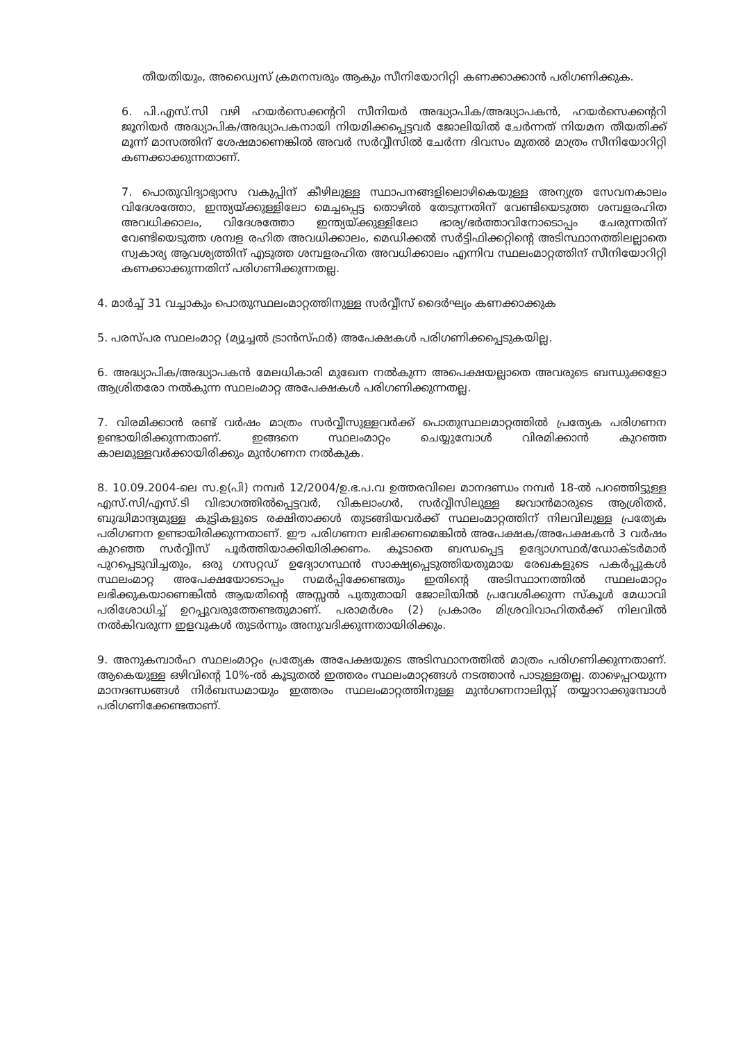തീയതിയും, അഡ്വൈസ് ക്രമനമ്പരും ആകും സീനിയോറിറ്റി കണക്കാക്കാൻ പരിഗണിക്കുക.
6. പി.എസ്.സി വഴി ഹയർസെക്കന്ററി സീനിയർ അദ്ധ്യാപിക/അദ്ധ്യാപകൻ, ഹയർസെക്കന്ററി ജൂനിയർ അദ്ധ്യാപിക/അദ്ധ്യാപകനായി നിയമിക്കപ്പെട്ടവർ ജോലിയിൽ ചേർന്നത് നിയമന തീയതിക്ക് മൂന്ന് മാസത്തിന് ശേഷമാണെങ്കിൽ അവർ സർവ്വീസിൽ ചേർന്ന ദിവസം മുതൽ മാത്രം സീനിയോറിറ്റി കണക്കാക്കുന്നതാണ്.
7. പൊതുവിദ്യാഭ്യാസ വകുപ്പിന് കീഴിലുള്ള സ്ഥാപനങ്ങളിലൊഴികെയുള്ള അന്യത്ര സേവനകാലം വിദേശത്തോ, ഇന്ത്യയ്ക്കുള്ളിലോ മെച്ചപ്പെട്ട തൊഴിൽ തേടുന്നതിന് വേണ്ടിയെടുത്ത ശമ്പളരഹിത അവധിക്കാലം, വിദേശത്തോ ഇന്ത്യയ്ക്കുള്ളിലോ ഭാര്യ/ഭർത്താവിനോടൊപ്പം ചേരുന്നതിന് വേണ്ടിയെടുത്ത ശമ്പള രഹിത അവധിക്കാലം, മെഡിക്കൽ സർട്ടിഫിക്കറ്റിന്റെ അടിസ്ഥാനത്തിലല്ലാതെ സ്വകാര്യ ആവശ്യത്തിന് എടുത്ത ശമ്പളരഹിത അവധിക്കാലം എന്നിവ സ്ഥലംമാറ്റത്തിന് സീനിയോറിറ്റി കണക്കാക്കുന്നതിന് പരിഗണിക്കുന്നതല്ല.
4. മാർച്ച് 31 വച്ചാകും പൊതുസ്ഥലംമാറ്റത്തിനുള്ള സർവ്വീസ് ദൈർഘ്യം കണക്കാക്കുക
5. പരസ്പര സ്ഥലംമാറ്റ (മ്യൂച്ചൽ ട്രാൻസ്ഫർ) അപേക്ഷകൾ പരിഗണിക്കപ്പെടുകയില്ല.
6. അദ്ധ്യാപിക/അദ്ധ്യാപകൻ മേലധികാരി മുഖേന നൽകുന്ന അപെക്ഷയല്ലാതെ അവരുടെ ബന്ധുക്കളോ ആശ്രിതരോ നൽകുന്ന സ്ഥലംമാറ്റ അപേക്ഷകൾ പരിഗണിക്കുന്നതല്ല.
7. വിരമിക്കാൻ രണ്ട് വർഷം മാത്രം സർവ്വീസുള്ളവർക്ക് പൊതുസ്ഥലമാറ്റത്തിൽ പ്രത്യേക പരിഗണന ഉണ്ടായിരിക്കുന്നതാണ്. ഇങ്ങനെ സ്ഥലംമാറ്റം ചെയ്യുമ്പോൾ വിരമിക്കാൻ കുറഞ്ഞ കാലമുള്ളവർക്കായിരിക്കും മുൻഗണന നൽകുക.
8. 10.09.2004-ലെ സ.ഉ(പി) നമ്പർ 12/2004/ഉ.ഭ.പ.വ ഉത്തരവിലെ മാനദണ്ഡം നമ്പർ 18-ൽ പറഞ്ഞിട്ടുള്ള എസ്.സി/എസ്.ടി വിഭാഗത്തിൽപ്പെട്ടവർ, വികലാംഗർ, സർവ്വീസിലുള്ള ജവാൻമാരുടെ ആശ്രിതർ, ബുദ്ധിമാന്ദ്യമുള്ള കുട്ടികളുടെ രക്ഷിതാക്കൾ തുടങ്ങിയവർക്ക് സ്ഥലംമാറ്റത്തിന് നിലവിലുള്ള പ്രത്യേക പരിഗണന ഉണ്ടായിരിക്കുന്നതാണ്. ഈ പരിഗണന ലഭിക്കണമെങ്കിൽ അപേക്ഷക/അപേക്ഷകൻ 3 വർഷം കുറഞ്ഞ സർവ്വീസ് പൂർത്തിയാക്കിയിരിക്കണം. കൂടാതെ ബന്ധപ്പെട്ട ഉദ്യോഗസ്ഥർ/ഡോക്ടർമാർ പുറപ്പെടുവിച്ചതും, ഒരു ഗസറ്റഡ് ഉദ്യോഗസ്ഥൻ സാക്ഷ്യപ്പെടുത്തിയതുമായ രേഖകളുടെ പകർപ്പുകൾ സ്ഥലംമാറ്റ അപേക്ഷയോടൊപ്പം സമർപ്പിക്കേണ്ടതും ഇതിന്റെ അടിസ്ഥാനത്തിൽ സ്ഥലംമാറ്റം ലഭിക്കുകയാണെങ്കിൽ ആയതിന്റെ അസ്സൽ പുതുതായി ജോലിയിൽ പ്രവേശിക്കുന്ന സ്കൂൾ മേധാവി പരിശോധിച്ച് ഉറപ്പുവരുത്തേണ്ടതുമാണ്. പരാമർശം (2) പ്രകാരം മിശ്രവിവാഹിതർക്ക് നിലവിൽ നൽകിവരുന്ന ഇളവുകൾ തുടർന്നും അനുവദിക്കുന്നതായിരിക്കും.
9. അനുകമ്പാർഹ സ്ഥലംമാറ്റം പ്രത്യേക അപേക്ഷയുടെ അടിസ്ഥാനത്തിൽ മാത്രം പരിഗണിക്കുന്നതാണ്. ആകെയുള്ള ഒഴിവിന്റെ 10%-ൽ കൂടുതൽ ഇത്തരം സ്ഥലംമാറ്റങ്ങൾ നടത്താൻ പാടുള്ളതല്ല. താഴെപ്പറയുന്ന മാനദണ്ഡങ്ങൾ നിർബന്ധമായും ഇത്തരം സ്ഥലംമാറ്റത്തിനുള്ള മുൻഗണനാലിസ്റ്റ് തയ്യാറാക്കുമ്പോൾ പരിഗണിക്കേണ്ടതാണ്.